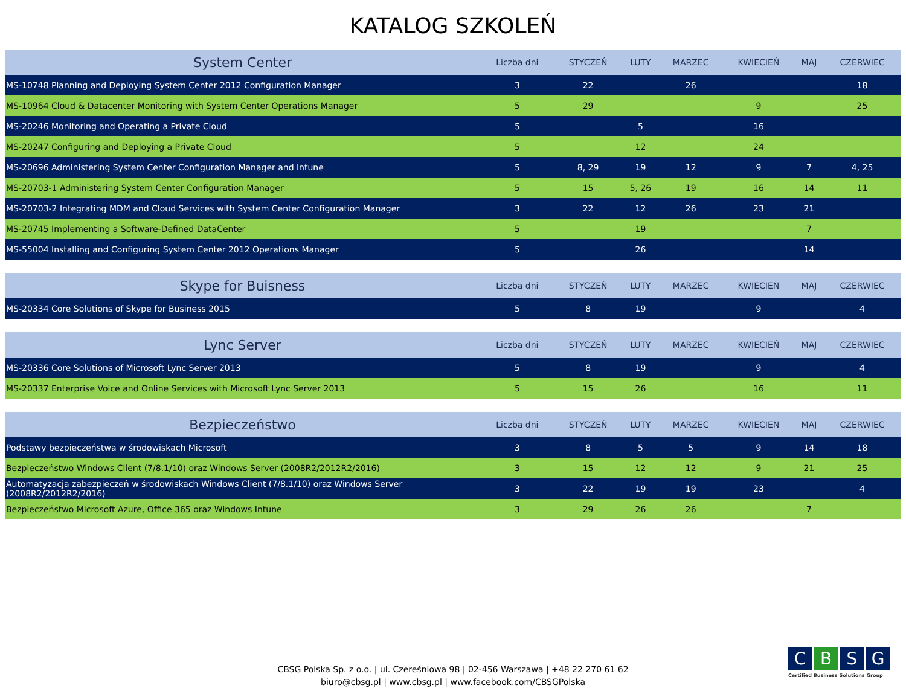KATALOG SZKOLEŃ
| System Center | Liczba dni | STYCZEŃ | LUTY | MARZEC | KWIECIEŃ | MAJ | CZERWIEC |
| --- | --- | --- | --- | --- | --- | --- | --- |
| MS-10748 Planning and Deploying System Center 2012 Configuration Manager | 3 | 22 | | 26 | | | 18 |
| MS-10964 Cloud & Datacenter Monitoring with System Center Operations Manager | 5 | 29 | | | 9 | | 25 |
| MS-20246 Monitoring and Operating a Private Cloud | 5 | | 5 | | 16 | | |
| MS-20247 Configuring and Deploying a Private Cloud | 5 | | 12 | | 24 | | |
| MS-20696 Administering System Center Configuration Manager and Intune | 5 | 8, 29 | 19 | 12 | 9 | 7 | 4, 25 |
| MS-20703-1 Administering System Center Configuration Manager | 5 | 15 | 5, 26 | 19 | 16 | 14 | 11 |
| MS-20703-2 Integrating MDM and Cloud Services with System Center Configuration Manager | 3 | 22 | 12 | 26 | 23 | 21 | |
| MS-20745 Implementing a Software-Defined DataCenter | 5 | | 19 | | | 7 | |
| MS-55004 Installing and Configuring System Center 2012 Operations Manager | 5 | | 26 | | | 14 | |
| Skype for Buisness | Liczba dni | STYCZEŃ | LUTY | MARZEC | KWIECIEŃ | MAJ | CZERWIEC |
| --- | --- | --- | --- | --- | --- | --- | --- |
| MS-20334 Core Solutions of Skype for Business 2015 | 5 | 8 | 19 | | 9 | | 4 |
| Lync Server | Liczba dni | STYCZEŃ | LUTY | MARZEC | KWIECIEŃ | MAJ | CZERWIEC |
| --- | --- | --- | --- | --- | --- | --- | --- |
| MS-20336 Core Solutions of Microsoft Lync Server 2013 | 5 | 8 | 19 | | 9 | | 4 |
| MS-20337 Enterprise Voice and Online Services with Microsoft Lync Server 2013 | 5 | 15 | 26 | | 16 | | 11 |
| Bezpieczeństwo | Liczba dni | STYCZEŃ | LUTY | MARZEC | KWIECIEŃ | MAJ | CZERWIEC |
| --- | --- | --- | --- | --- | --- | --- | --- |
| Podstawy bezpieczeństwa w środowiskach Microsoft | 3 | 8 | 5 | 5 | 9 | 14 | 18 |
| Bezpieczeństwo Windows Client (7/8.1/10) oraz Windows Server (2008R2/2012R2/2016) | 3 | 15 | 12 | 12 | 9 | 21 | 25 |
| Automatyzacja zabezpieczeń w środowiskach Windows Client (7/8.1/10) oraz Windows Server (2008R2/2012R2/2016) | 3 | 22 | 19 | 19 | 23 | | 4 |
| Bezpieczeństwo Microsoft Azure, Office 365 oraz Windows Intune | 3 | 29 | 26 | 26 | | 7 | |
CBSG Polska Sp. z o.o. | ul. Czereśniowa 98 | 02-456 Warszawa | +48 22 270 61 62
biuro@cbsg.pl | www.cbsg.pl | www.facebook.com/CBSGPolska
CBSG
Certified Business Solutions Group